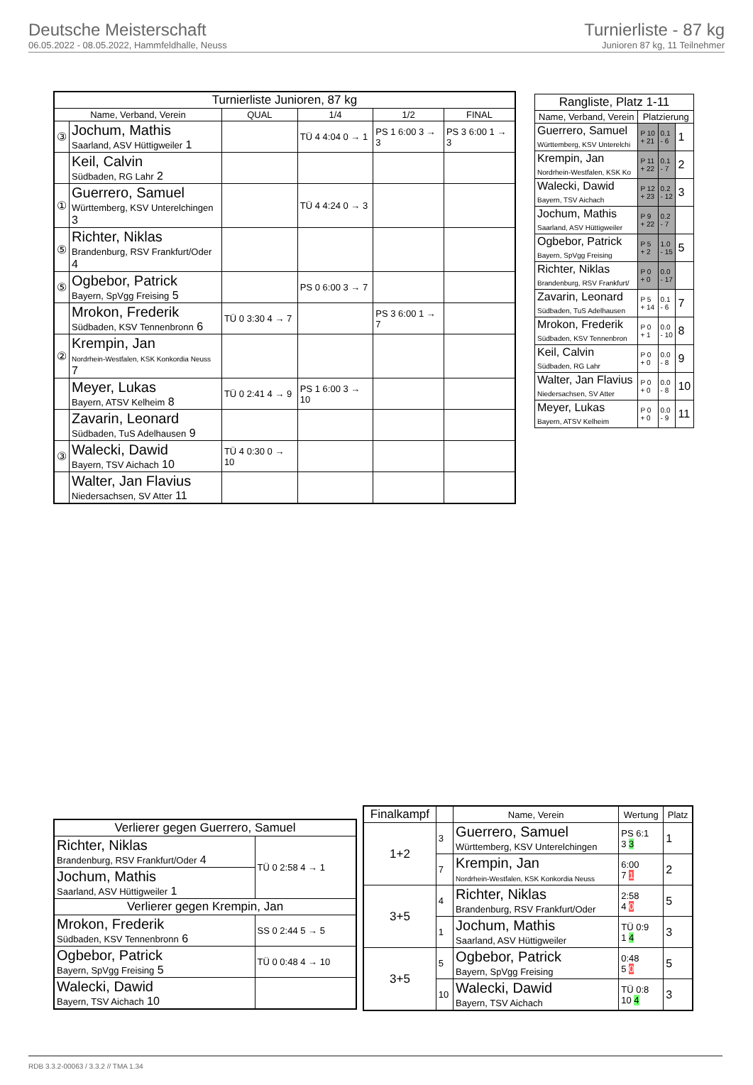Deutsche Meisterschaft
06.05.2022 - 08.05.2022, Hammfeldhalle, Neuss
Turnierliste - 87 kg
Junioren 87 kg, 11 Teilnehmer
| Turnierliste Junioren, 87 kg | | | | | |
| --- | --- | --- | --- | --- | --- |
| Name, Verband, Verein | | QUAL | 1/4 | 1/2 | FINAL |
| ③ | Jochum, Mathis Saarland, ASV Hüttigweiler 1 | | TÜ 4 4:04 0 → 1 | PS 1 6:00 3 → 3 | PS 3 6:00 1 → 3 |
| | Keil, Calvin Südbaden, RG Lahr 2 | | | | |
| ① | Guerrero, Samuel Württemberg, KSV Unterelchingen 3 | | TÜ 4 4:24 0 → 3 | | |
| ⑤ | Richter, Niklas Brandenburg, RSV Frankfurt/Oder 4 | | | | |
| ⑤ | Ogbebor, Patrick Bayern, SpVgg Freising 5 | | PS 0 6:00 3 → 7 | | |
| | Mrokon, Frederik Südbaden, KSV Tennenbronn 6 | TÜ 0 3:30 4 → 7 | | PS 3 6:00 1 → 7 | |
| ② | Krempin, Jan Nordrhein-Westfalen, KSK Konkordia Neuss 7 | | | | |
| | Meyer, Lukas Bayern, ATSV Kelheim 8 | TÜ 0 2:41 4 → 9 | PS 1 6:00 3 → 10 | | |
| | Zavarin, Leonard Südbaden, TuS Adelhausen 9 | | | | |
| ③ | Walecki, Dawid Bayern, TSV Aichach 10 | TÜ 4 0:30 0 → 10 | | | |
| | Walter, Jan Flavius Niedersachsen, SV Atter 11 | | | | |
| Rangliste, Platz 1-11 | | | |
| --- | --- | --- | --- |
| Name, Verband, Verein | Platzierung | | |
| Guerrero, Samuel Württemberg, KSV Unterelchi | P 10 + 21 | 0.1 - 6 | 1 |
| Krempin, Jan Nordrhein-Westfalen, KSK Ko | P 11 + 22 | 0.1 - 7 | 2 |
| Walecki, Dawid Bayern, TSV Aichach | P 12 + 23 | 0.2 - 12 | 3 |
| Jochum, Mathis Saarland, ASV Hüttigweiler | P 9 + 22 | 0.2 - 7 | |
| Ogbebor, Patrick Bayern, SpVgg Freising | P 5 + 2 | 1.0 - 15 | 5 |
| Richter, Niklas Brandenburg, RSV Frankfurt/ | P 0 + 0 | 0.0 - 17 | |
| Zavarin, Leonard Südbaden, TuS Adelhausen | P 5 + 14 | 0.1 - 6 | 7 |
| Mrokon, Frederik Südbaden, KSV Tennenbron | P 0 + 1 | 0.0 - 10 | 8 |
| Keil, Calvin Südbaden, RG Lahr | P 0 + 0 | 0.0 - 8 | 9 |
| Walter, Jan Flavius Niedersachsen, SV Atter | P 0 + 0 | 0.0 - 8 | 10 |
| Meyer, Lukas Bayern, ATSV Kelheim | P 0 + 0 | 0.0 - 9 | 11 |
| Verlierer gegen Guerrero, Samuel | |
| --- | --- |
| Richter, Niklas Brandenburg, RSV Frankfurt/Oder 4 | TÜ 0 2:58 4 → 1 |
| Jochum, Mathis Saarland, ASV Hüttigweiler 1 | |
| Verlierer gegen Krempin, Jan | |
| Mrokon, Frederik Südbaden, KSV Tennenbronn 6 | SS 0 2:44 5 → 5 |
| Ogbebor, Patrick Bayern, SpVgg Freising 5 | TÜ 0 0:48 4 → 10 |
| Walecki, Dawid Bayern, TSV Aichach 10 | |
| Finalkampf | | Name, Verein | Wertung | Platz |
| --- | --- | --- | --- | --- |
| 1+2 | 3 | Guerrero, Samuel Württemberg, KSV Unterelchingen | PS 6:1 3 3 | 1 |
| | 7 | Krempin, Jan Nordrhein-Westfalen, KSK Konkordia Neuss | 6:00 7 1 | 2 |
| 3+5 | 4 | Richter, Niklas Brandenburg, RSV Frankfurt/Oder | 2:58 4 0 | 5 |
| | 1 | Jochum, Mathis Saarland, ASV Hüttigweiler | TÜ 0:9 1 4 | 3 |
| 3+5 | 5 | Ogbebor, Patrick Bayern, SpVgg Freising | 0:48 5 0 | 5 |
| | 10 | Walecki, Dawid Bayern, TSV Aichach | TÜ 0:8 10 4 | 3 |
RDB 3.3.2-00063 / 3.3.2 // TMA 1.34